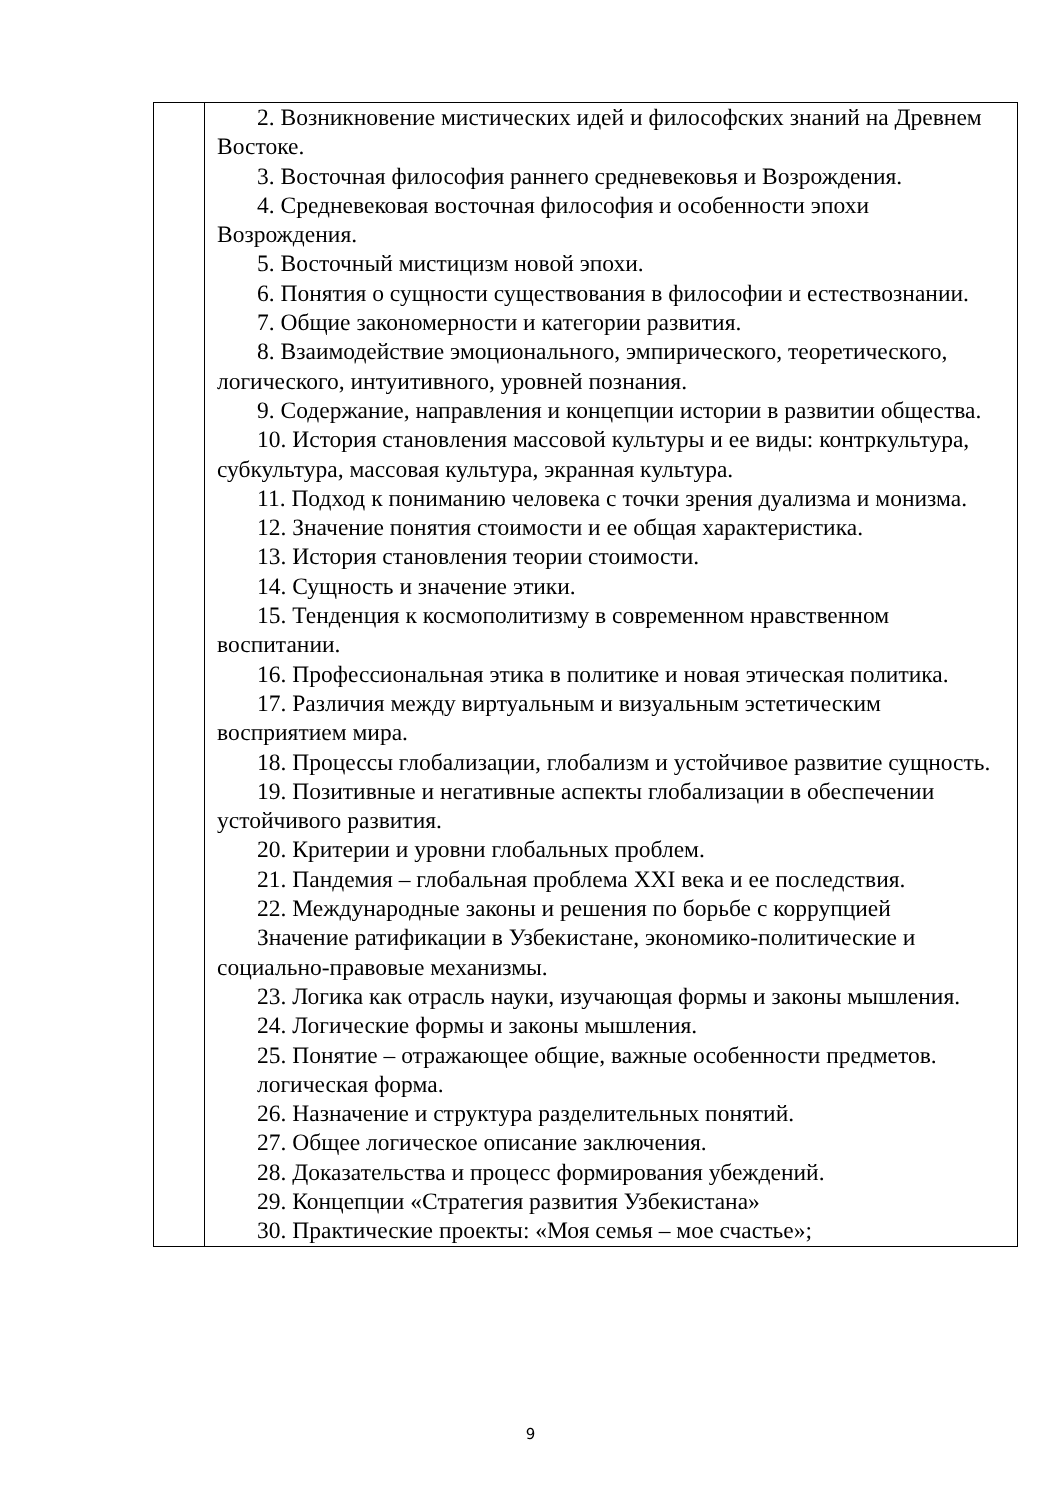| | 2. Возникновение мистических идей и философских знаний на Древнем Востоке. 3. Восточная философия раннего средневековья и Возрождения. 4. Средневековая восточная философия и особенности эпохи Возрождения. 5. Восточный мистицизм новой эпохи. 6. Понятия о сущности существования в философии и естествознании. 7. Общие закономерности и категории развития. 8. Взаимодействие эмоционального, эмпирического, теоретического, логического, интуитивного, уровней познания. 9. Содержание, направления и концепции истории в развитии общества. 10. История становления массовой культуры и ее виды: контркультура, субкультура, массовая культура, экранная культура. 11. Подход к пониманию человека с точки зрения дуализма и монизма. 12. Значение понятия стоимости и ее общая характеристика. 13. История становления теории стоимости. 14. Сущность и значение этики. 15. Тенденция к космополитизму в современном нравственном воспитании. 16. Профессиональная этика в политике и новая этическая политика. 17. Различия между виртуальным и визуальным эстетическим восприятием мира. 18. Процессы глобализации, глобализм и устойчивое развитие сущность. 19. Позитивные и негативные аспекты глобализации в обеспечении устойчивого развития. 20. Критерии и уровни глобальных проблем. 21. Пандемия – глобальная проблема XXI века и ее последствия. 22. Международные законы и решения по борьбе с коррупцией Значение ратификации в Узбекистане, экономико-политические и социально-правовые механизмы. 23. Логика как отрасль науки, изучающая формы и законы мышления. 24. Логические формы и законы мышления. 25. Понятие – отражающее общие, важные особенности предметов. логическая форма. 26. Назначение и структура разделительных понятий. 27. Общее логическое описание заключения. 28. Доказательства и процесс формирования убеждений. 29. Концепции «Стратегия развития Узбекистана» 30. Практические проекты: «Моя семья – мое счастье»; |
9